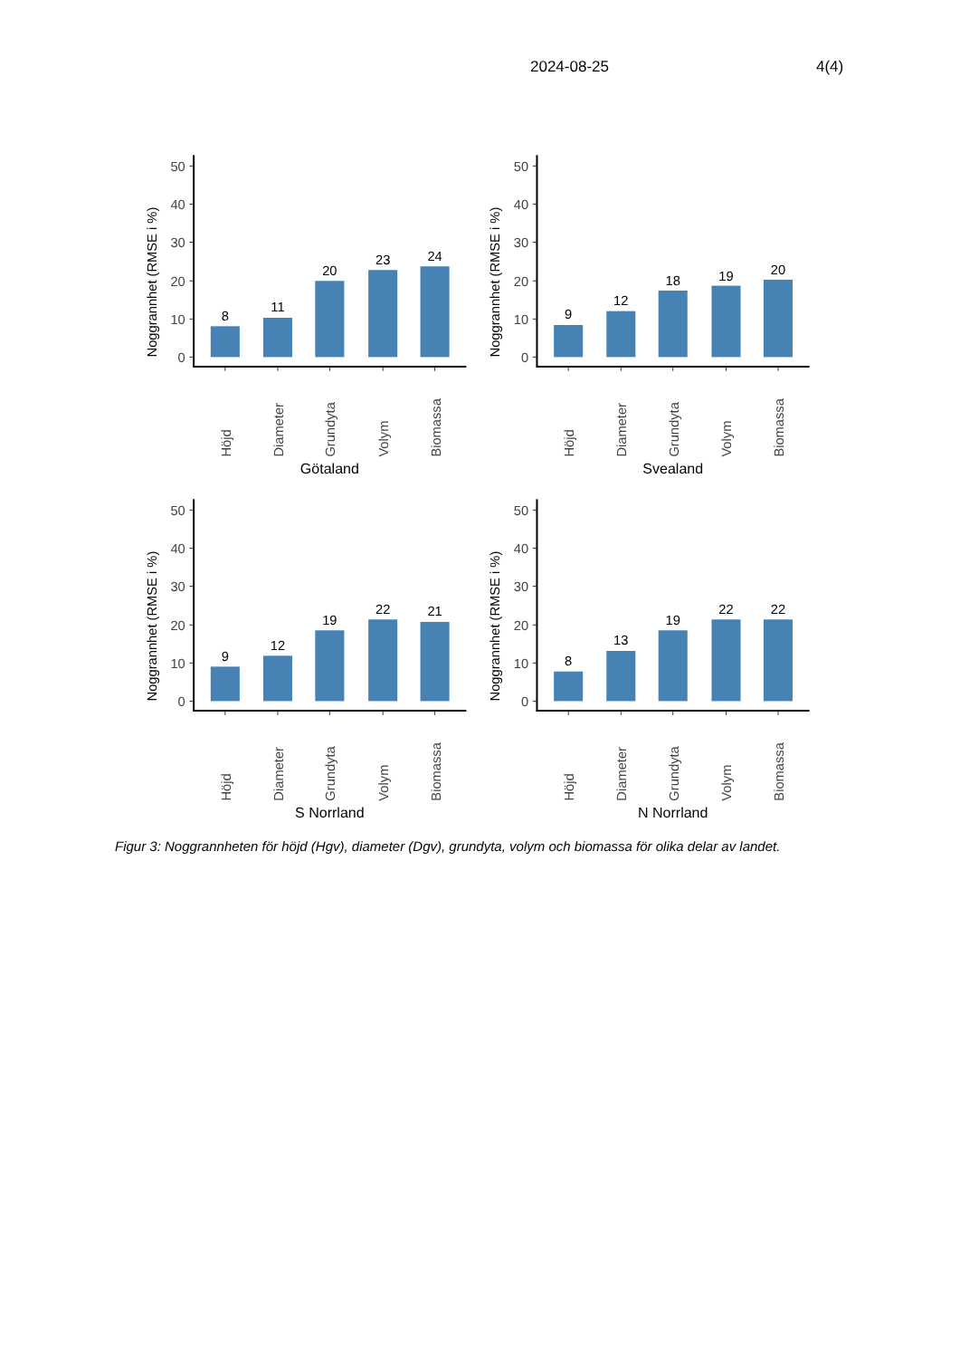2024-08-25 4(4)
Noggrannhet (RMSE i %)
0
10
20
30
40
50
8
11
20
23
24
Höjd
Diameter
Grundyta
Volym
Biomassa
Götaland
Noggrannhet (RMSE i %)
0
10
20
30
40
50
9
12
18
19
20
Höjd
Diameter
Grundyta
Volym
Biomassa
Svealand
Noggrannhet (RMSE i %)
0
10
20
30
40
50
9
12
19
22
21
Höjd
Diameter
Grundyta
Volym
Biomassa
S Norrland
Noggrannhet (RMSE i %)
0
10
20
30
40
50
8
13
19
22
22
Höjd
Diameter
Grundyta
Volym
Biomassa
N Norrland
Figur 3: Noggrannheten för höjd (Hgv), diameter (Dgv), grundyta, volym och biomassa för olika delar av landet.